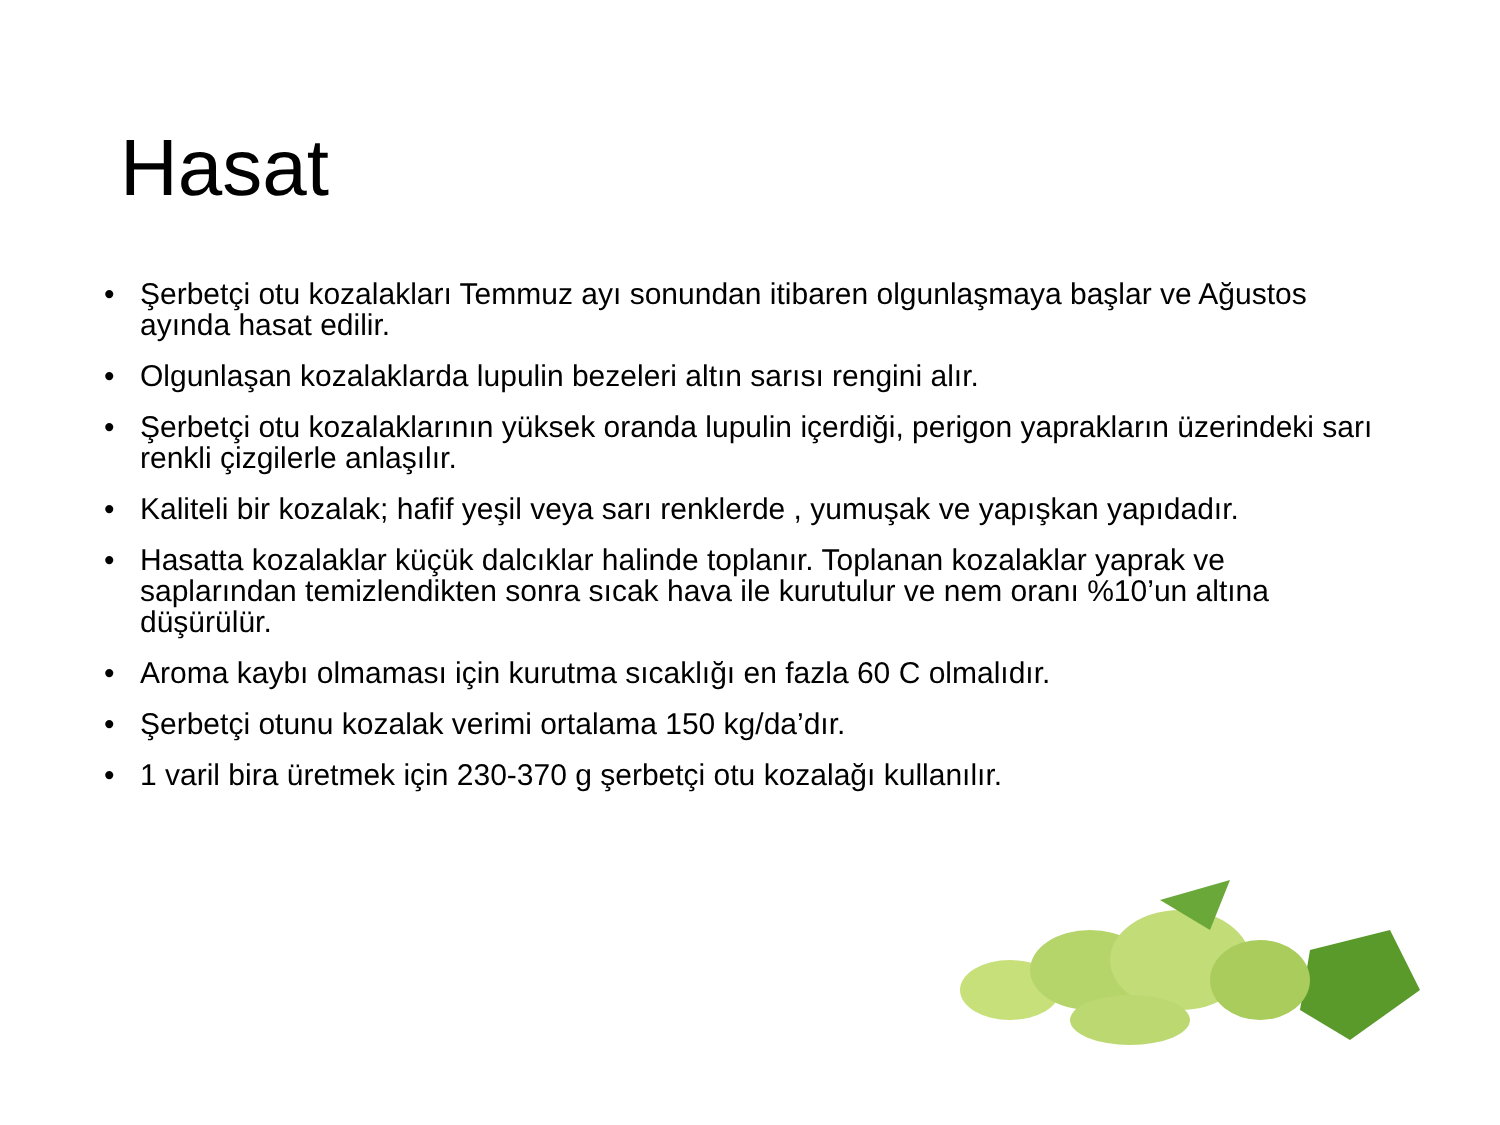Hasat
• Şerbetçi otu kozalakları Temmuz ayı sonundan itibaren olgunlaşmaya başlar ve Ağustos ayında hasat edilir.
• Olgunlaşan kozalaklarda lupulin bezeleri altın sarısı rengini alır.
• Şerbetçi otu kozalaklarının yüksek oranda lupulin içerdiği, perigon yaprakların üzerindeki sarı renkli çizgilerle anlaşılır.
• Kaliteli bir kozalak; hafif yeşil veya sarı renklerde , yumuşak ve yapışkan yapıdadır.
• Hasatta kozalaklar küçük dalcıklar halinde toplanır. Toplanan kozalaklar yaprak ve saplarından temizlendikten sonra sıcak hava ile kurutulur ve nem oranı %10’un altına düşürülür.
• Aroma kaybı olmaması için kurutma sıcaklığı en fazla 60 C olmalıdır.
• Şerbetçi otunu kozalak verimi ortalama 150 kg/da’dır.
• 1 varil bira üretmek için 230-370 g şerbetçi otu kozalağı kullanılır.